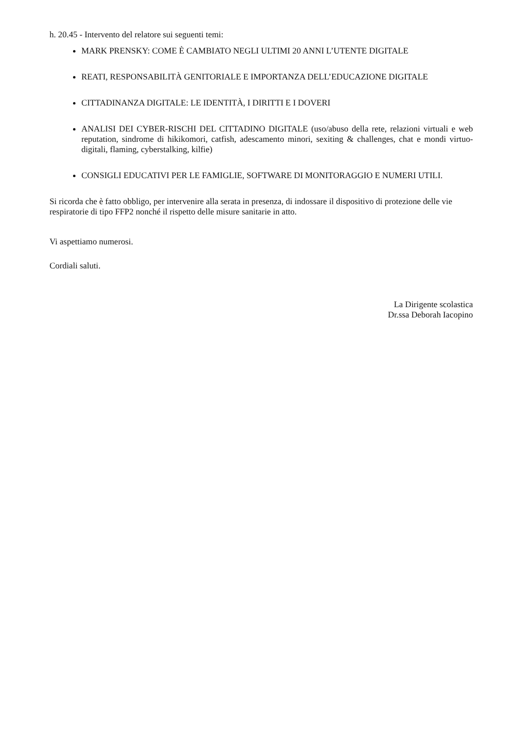h. 20.45 - Intervento del relatore sui seguenti temi:
MARK PRENSKY: COME È CAMBIATO NEGLI ULTIMI 20 ANNI L’UTENTE DIGITALE
REATI, RESPONSABILITÀ GENITORIALE E IMPORTANZA DELL’EDUCAZIONE DIGITALE
CITTADINANZA DIGITALE: LE IDENTITÀ, I DIRITTI E I DOVERI
ANALISI DEI CYBER-RISCHI DEL CITTADINO DIGITALE (uso/abuso della rete, relazioni virtuali e web reputation, sindrome di hikikomori, catfish, adescamento minori, sexiting & challenges, chat e mondi virtuo-digitali, flaming, cyberstalking, kilfie)
CONSIGLI EDUCATIVI PER LE FAMIGLIE, SOFTWARE DI MONITORAGGIO E NUMERI UTILI.
Si ricorda che è fatto obbligo, per intervenire alla serata in presenza, di indossare il dispositivo di protezione delle vie respiratorie di tipo FFP2 nonché il rispetto delle misure sanitarie in atto.
Vi aspettiamo numerosi.
Cordiali saluti.
La Dirigente scolastica
Dr.ssa Deborah Iacopino